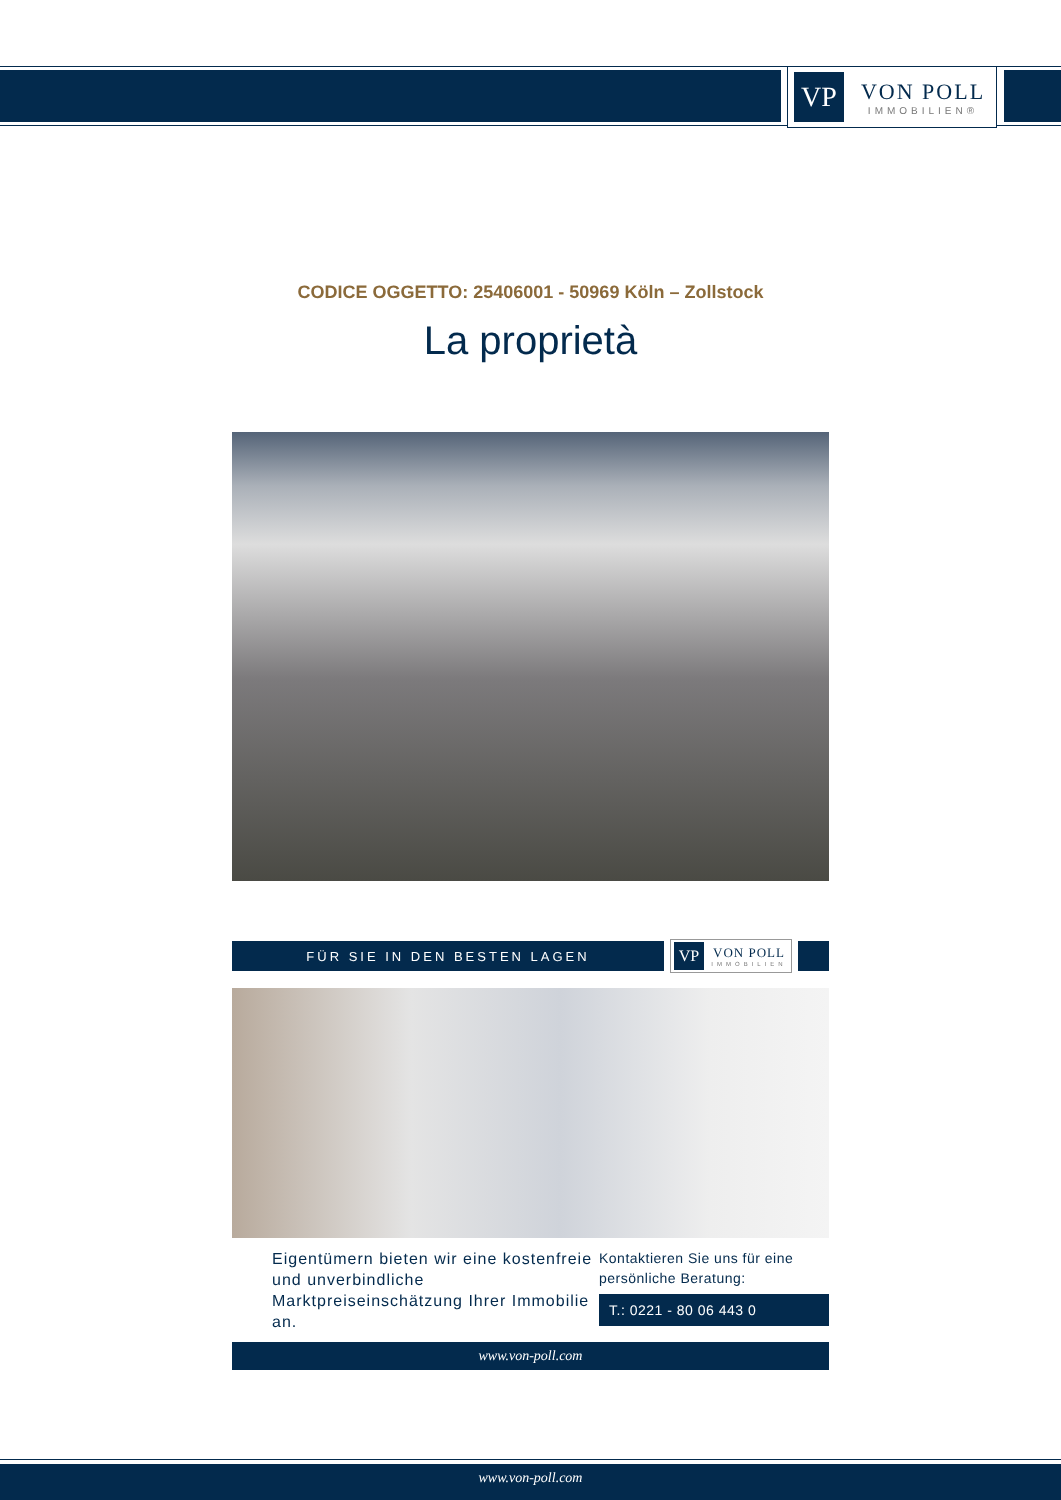VP
VON POLL
IMMOBILIEN®
CODICE OGGETTO: 25406001 - 50969 Köln – Zollstock
La proprietà
FÜR SIE IN DEN BESTEN LAGEN
VP
VON POLL
IMMOBILIEN
Eigentümern bieten wir eine kostenfreie und unverbindliche Marktpreiseinschätzung Ihrer Immobilie an.
Kontaktieren Sie uns für eine persönliche Beratung:
T.: 0221 - 80 06 443 0
www.von-poll.com
www.von-poll.com